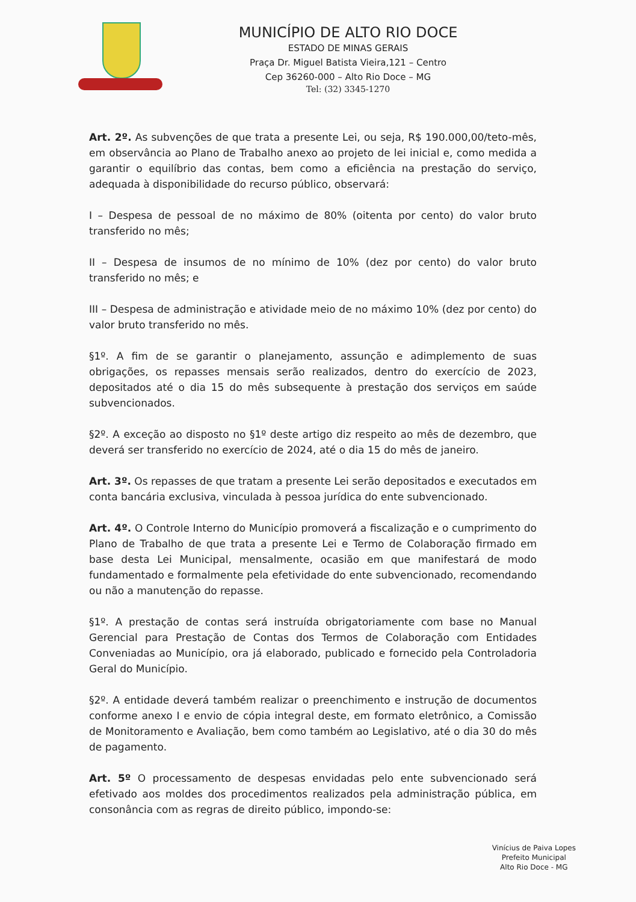MUNICÍPIO DE ALTO RIO DOCE
ESTADO DE MINAS GERAIS
Praça Dr. Miguel Batista Vieira,121 – Centro
Cep 36260-000 – Alto Rio Doce – MG
Tel: (32) 3345-1270
Art. 2º. As subvenções de que trata a presente Lei, ou seja, R$ 190.000,00/teto-mês, em observância ao Plano de Trabalho anexo ao projeto de lei inicial e, como medida a garantir o equilíbrio das contas, bem como a eficiência na prestação do serviço, adequada à disponibilidade do recurso público, observará:
I – Despesa de pessoal de no máximo de 80% (oitenta por cento) do valor bruto transferido no mês;
II – Despesa de insumos de no mínimo de 10% (dez por cento) do valor bruto transferido no mês; e
III – Despesa de administração e atividade meio de no máximo 10% (dez por cento) do valor bruto transferido no mês.
§1º. A fim de se garantir o planejamento, assunção e adimplemento de suas obrigações, os repasses mensais serão realizados, dentro do exercício de 2023, depositados até o dia 15 do mês subsequente à prestação dos serviços em saúde subvencionados.
§2º. A exceção ao disposto no §1º deste artigo diz respeito ao mês de dezembro, que deverá ser transferido no exercício de 2024, até o dia 15 do mês de janeiro.
Art. 3º. Os repasses de que tratam a presente Lei serão depositados e executados em conta bancária exclusiva, vinculada à pessoa jurídica do ente subvencionado.
Art. 4º. O Controle Interno do Município promoverá a fiscalização e o cumprimento do Plano de Trabalho de que trata a presente Lei e Termo de Colaboração firmado em base desta Lei Municipal, mensalmente, ocasião em que manifestará de modo fundamentado e formalmente pela efetividade do ente subvencionado, recomendando ou não a manutenção do repasse.
§1º. A prestação de contas será instruída obrigatoriamente com base no Manual Gerencial para Prestação de Contas dos Termos de Colaboração com Entidades Conveniadas ao Município, ora já elaborado, publicado e fornecido pela Controladoria Geral do Município.
§2º. A entidade deverá também realizar o preenchimento e instrução de documentos conforme anexo I e envio de cópia integral deste, em formato eletrônico, a Comissão de Monitoramento e Avaliação, bem como também ao Legislativo, até o dia 30 do mês de pagamento.
Art. 5º O processamento de despesas envidadas pelo ente subvencionado será efetivado aos moldes dos procedimentos realizados pela administração pública, em consonância com as regras de direito público, impondo-se:
Vinícius de Paiva Lopes
Prefeito Municipal
Alto Rio Doce - MG